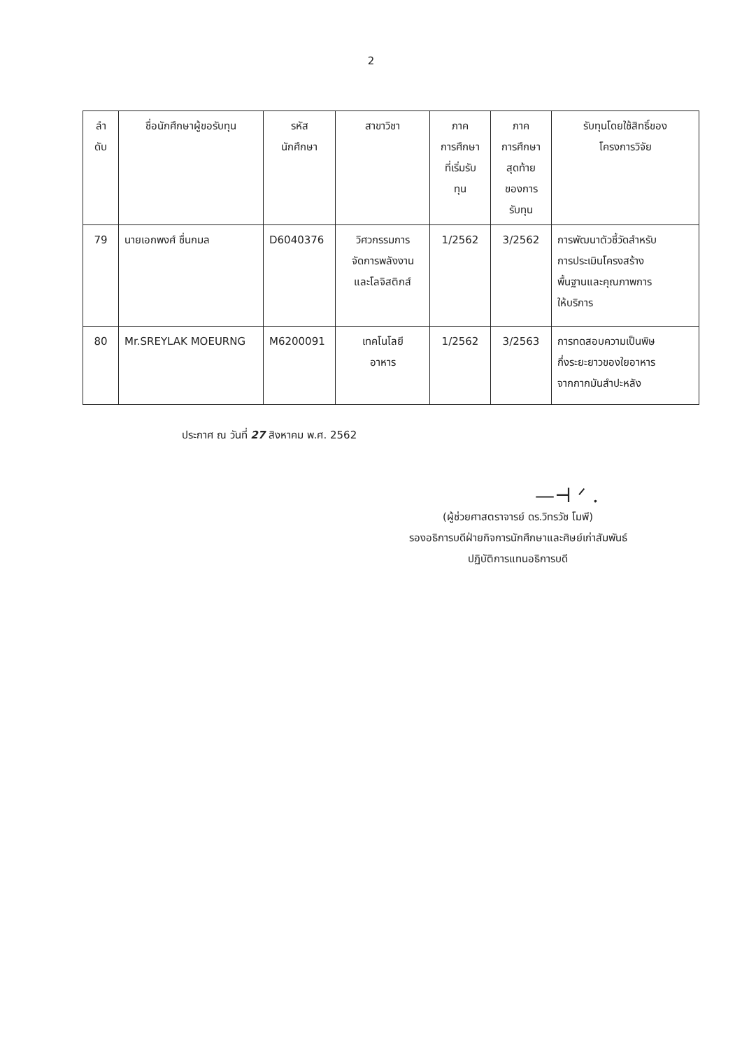2
| ลำ ดับ | ชื่อนักศึกษาผู้ขอรับทุน | รหัส นักศึกษา | สาขาวิชา | ภาค การศึกษา ที่เริ่มรับ ทุน | ภาค การศึกษา สุดท้าย ของการ รับทุน | รับทุนโดยใช้สิทธิ์ของ โครงการวิจัย |
| --- | --- | --- | --- | --- | --- | --- |
| 79 | นายเอกพงศ์ ชื่นกมล | D6040376 | วิศวกรรมการ จัดการพลังงาน และโลจิสติกส์ | 1/2562 | 3/2562 | การพัฒนาตัวชี้วัดสำหรับ การประเมินโครงสร้าง พื้นฐานและคุณภาพการ ให้บริการ |
| 80 | Mr.SREYLAK MOEURNG | M6200091 | เทคโนโลยี อาหาร | 1/2562 | 3/2563 | การทดสอบความเป็นพิษ กึ่งระยะยาวของใยอาหาร จากกากมันสำปะหลัง |
ประกาศ ณ วันที่ 27 สิงหาคม พ.ศ. 2562
—⊣ ᐟ .
(ผู้ช่วยศาสตราจารย์ ดร.วิทรวัช โมพี)
รองอธิการบดีฝ่ายกิจการนักศึกษาและศิษย์เก่าสัมพันธ์
ปฏิบัติการแทนอธิการบดี